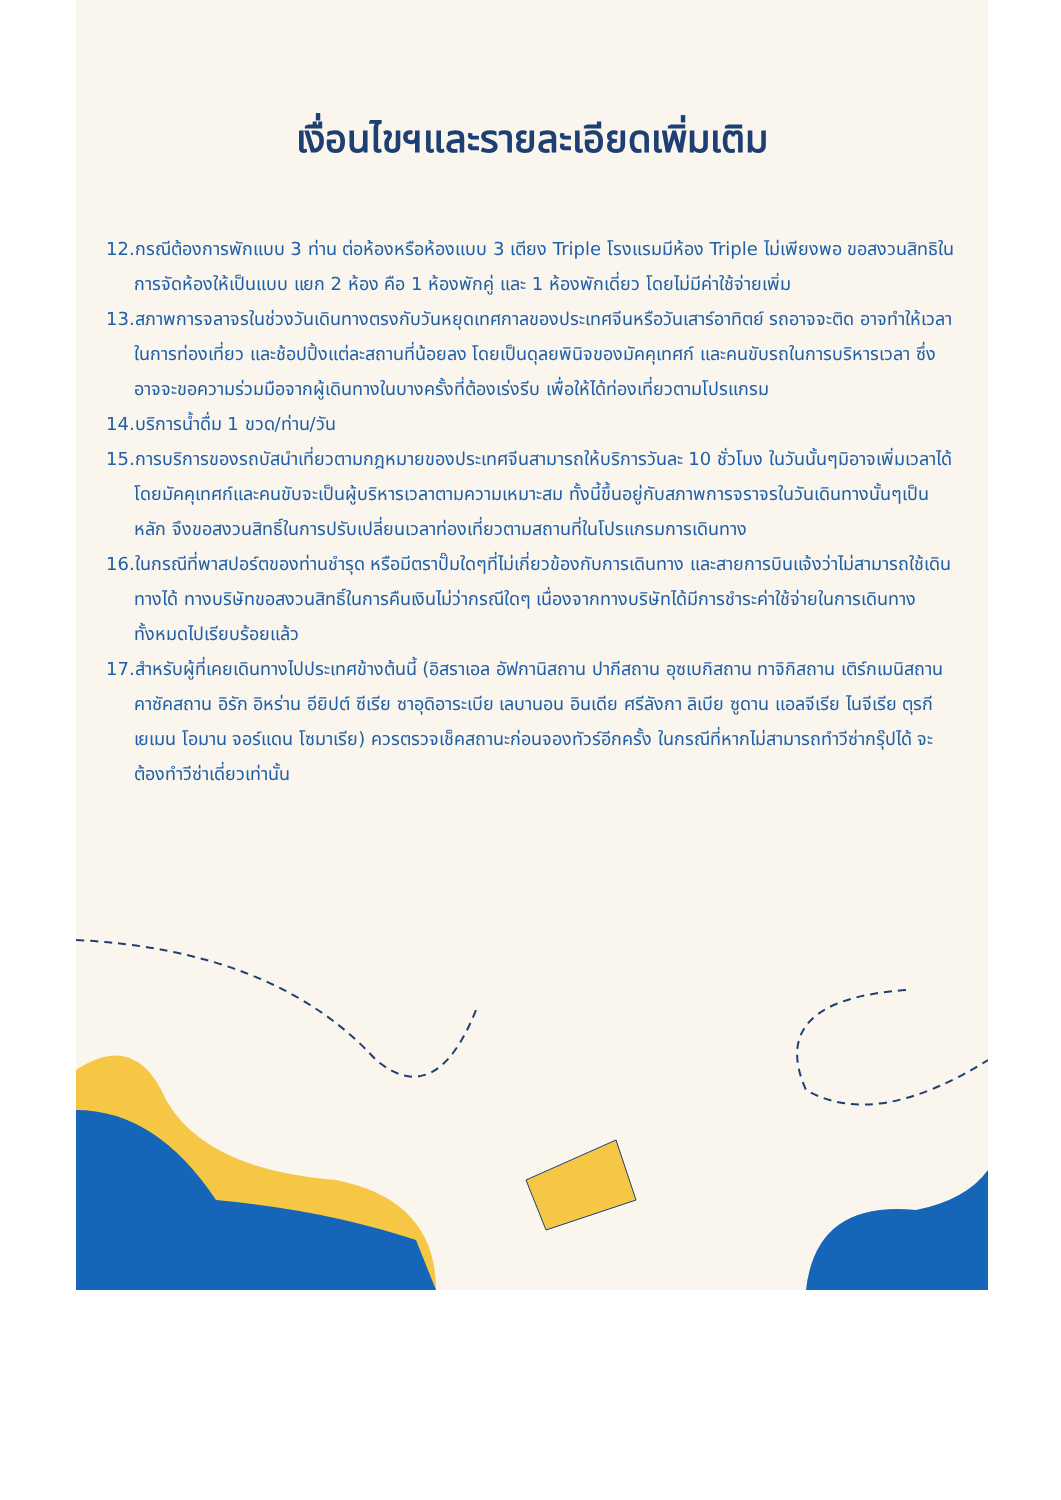เงื่อนไขฯและรายละเอียดเพิ่มเติม
12.กรณีต้องการพักแบบ 3 ท่าน ต่อห้องหรือห้องแบบ 3 เตียง Triple โรงแรมมีห้อง Triple ไม่เพียงพอ ขอสงวนสิทธิในการจัดห้องให้เป็นแบบ แยก 2 ห้อง คือ 1 ห้องพักคู่ และ 1 ห้องพักเดี่ยว โดยไม่มีค่าใช้จ่ายเพิ่ม
13.สภาพการจลาจรในช่วงวันเดินทางตรงกับวันหยุดเทศกาลของประเทศจีนหรือวันเสาร์อาทิตย์ รถอาจจะติด อาจทำให้เวลาในการท่องเที่ยว และช้อปปิ้งแต่ละสถานที่น้อยลง โดยเป็นดุลยพินิจของมัคคุเทศก์ และคนขับรถในการบริหารเวลา ซึ่งอาจจะขอความร่วมมือจากผู้เดินทางในบางครั้งที่ต้องเร่งรีบ เพื่อให้ได้ท่องเที่ยวตามโปรแกรม
14.บริการน้ำดื่ม 1 ขวด/ท่าน/วัน
15.การบริการของรถบัสนำเที่ยวตามกฎหมายของประเทศจีนสามารถให้บริการวันละ 10 ชั่วโมง ในวันนั้นๆมิอาจเพิ่มเวลาได้ โดยมัคคุเทศก์และคนขับจะเป็นผู้บริหารเวลาตามความเหมาะสม ทั้งนี้ขึ้นอยู่กับสภาพการจราจรในวันเดินทางนั้นๆเป็นหลัก จึงขอสงวนสิทธิ์ในการปรับเปลี่ยนเวลาท่องเที่ยวตามสถานที่ในโปรแกรมการเดินทาง
16.ในกรณีที่พาสปอร์ตของท่านชำรุด หรือมีตราปั๊มใดๆที่ไม่เกี่ยวข้องกับการเดินทาง และสายการบินแจ้งว่าไม่สามารถใช้เดินทางได้ ทางบริษัทขอสงวนสิทธิ์ในการคืนเงินไม่ว่ากรณีใดๆ เนื่องจากทางบริษัทได้มีการชำระค่าใช้จ่ายในการเดินทางทั้งหมดไปเรียบร้อยแล้ว
17.สำหรับผู้ที่เคยเดินทางไปประเทศข้างต้นนี้ (อิสราเอล อัฟกานิสถาน ปากีสถาน อุซเบกิสถาน ทาจิกิสถาน เติร์กเมนิสถาน คาซัคสถาน อิรัก อิหร่าน อียิปต์ ซีเรีย ซาอุดิอาระเบีย เลบานอน อินเดีย ศรีลังกา ลิเบีย ซูดาน แอลจีเรีย ไนจีเรีย ตุรกี เยเมน โอมาน จอร์แดน โซมาเรีย) ควรตรวจเช็คสถานะก่อนจองทัวร์อีกครั้ง ในกรณีที่หากไม่สามารถทำวีซ่ากรุ๊ปได้ จะต้องทำวีซ่าเดี่ยวเท่านั้น